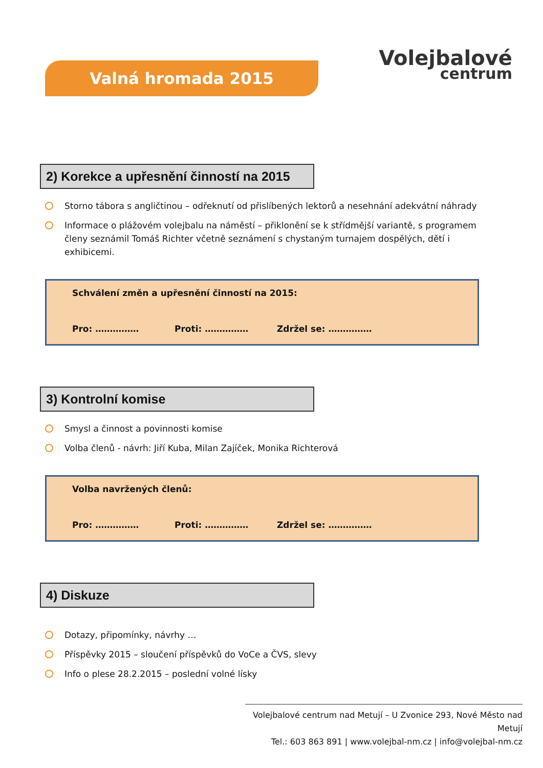Valná hromada 2015
Volejbalové
centrum
2) Korekce a upřesnění činností na 2015
Storno tábora s angličtinou – odřeknutí od přislíbených lektorů a nesehnání adekvátní náhrady
Informace o plážovém volejbalu na náměstí – přiklonění se k střídmější variantě, s programem členy seznámil Tomáš Richter včetně seznámení s chystaným turnajem dospělých, dětí i exhibicemi.
Schválení změn a upřesnění činností na 2015:
Pro: …………… Proti: …………… Zdržel se: ……………
3) Kontrolní komise
Smysl a činnost a povinnosti komise
Volba členů - návrh: Jiří Kuba, Milan Zajíček, Monika Richterová
Volba navržených členů:
Pro: …………… Proti: …………… Zdržel se: ……………
4) Diskuze
Dotazy, připomínky, návrhy …
Příspěvky 2015 – sloučení příspěvků do VoCe a ČVS, slevy
Info o plese 28.2.2015 – poslední volné lísky
Volejbalové centrum nad Metují – U Zvonice 293, Nové Město nad Metují
Tel.: 603 863 891 | www.volejbal-nm.cz | info@volejbal-nm.cz